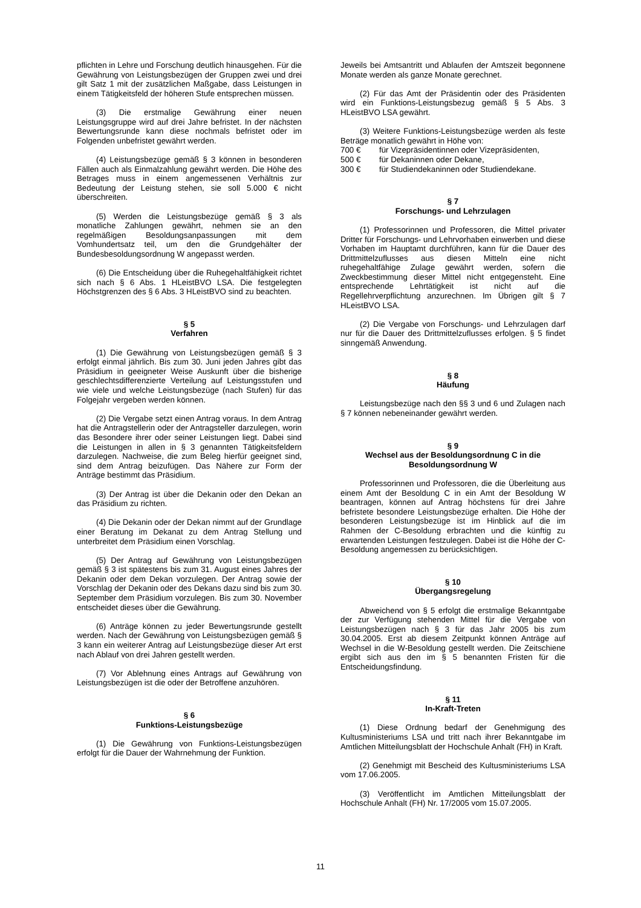pflichten in Lehre und Forschung deutlich hinausgehen. Für die Gewährung von Leistungsbezügen der Gruppen zwei und drei gilt Satz 1 mit der zusätzlichen Maßgabe, dass Leistungen in einem Tätigkeitsfeld der höheren Stufe entsprechen müssen.
(3) Die erstmalige Gewährung einer neuen Leistungsgruppe wird auf drei Jahre befristet. In der nächsten Bewertungsrunde kann diese nochmals befristet oder im Folgenden unbefristet gewährt werden.
(4) Leistungsbezüge gemäß § 3 können in besonderen Fällen auch als Einmalzahlung gewährt werden. Die Höhe des Betrages muss in einem angemessenen Verhältnis zur Bedeutung der Leistung stehen, sie soll 5.000 € nicht überschreiten.
(5) Werden die Leistungsbezüge gemäß § 3 als monatliche Zahlungen gewährt, nehmen sie an den regelmäßigen Besoldungsanpassungen mit dem Vomhundertsatz teil, um den die Grundgehälter der Bundesbesoldungsordnung W angepasst werden.
(6) Die Entscheidung über die Ruhegehaltfähigkeit richtet sich nach § 6 Abs. 1 HLeistBVO LSA. Die festgelegten Höchstgrenzen des § 6 Abs. 3 HLeistBVO sind zu beachten.
§ 5
Verfahren
(1) Die Gewährung von Leistungsbezügen gemäß § 3 erfolgt einmal jährlich. Bis zum 30. Juni jeden Jahres gibt das Präsidium in geeigneter Weise Auskunft über die bisherige geschlechtsdifferenzierte Verteilung auf Leistungsstufen und wie viele und welche Leistungsbezüge (nach Stufen) für das Folgejahr vergeben werden können.
(2) Die Vergabe setzt einen Antrag voraus. In dem Antrag hat die Antragstellerin oder der Antragsteller darzulegen, worin das Besondere ihrer oder seiner Leistungen liegt. Dabei sind die Leistungen in allen in § 3 genannten Tätigkeitsfeldern darzulegen. Nachweise, die zum Beleg hierfür geeignet sind, sind dem Antrag beizufügen. Das Nähere zur Form der Anträge bestimmt das Präsidium.
(3) Der Antrag ist über die Dekanin oder den Dekan an das Präsidium zu richten.
(4) Die Dekanin oder der Dekan nimmt auf der Grundlage einer Beratung im Dekanat zu dem Antrag Stellung und unterbreitet dem Präsidium einen Vorschlag.
(5) Der Antrag auf Gewährung von Leistungsbezügen gemäß § 3 ist spätestens bis zum 31. August eines Jahres der Dekanin oder dem Dekan vorzulegen. Der Antrag sowie der Vorschlag der Dekanin oder des Dekans dazu sind bis zum 30. September dem Präsidium vorzulegen. Bis zum 30. November entscheidet dieses über die Gewährung.
(6) Anträge können zu jeder Bewertungsrunde gestellt werden. Nach der Gewährung von Leistungsbezügen gemäß § 3 kann ein weiterer Antrag auf Leistungsbezüge dieser Art erst nach Ablauf von drei Jahren gestellt werden.
(7) Vor Ablehnung eines Antrags auf Gewährung von Leistungsbezügen ist die oder der Betroffene anzuhören.
§ 6
Funktions-Leistungsbezüge
(1) Die Gewährung von Funktions-Leistungsbezügen erfolgt für die Dauer der Wahrnehmung der Funktion.
Jeweils bei Amtsantritt und Ablaufen der Amtszeit begonnene Monate werden als ganze Monate gerechnet.
(2) Für das Amt der Präsidentin oder des Präsidenten wird ein Funktions-Leistungsbezug gemäß § 5 Abs. 3 HLeistBVO LSA gewährt.
(3) Weitere Funktions-Leistungsbezüge werden als feste Beträge monatlich gewährt in Höhe von:
700 € für Vizepräsidentinnen oder Vizepräsidenten,
500 € für Dekaninnen oder Dekane,
300 € für Studiendekaninnen oder Studiendekane.
§ 7
Forschungs- und Lehrzulagen
(1) Professorinnen und Professoren, die Mittel privater Dritter für Forschungs- und Lehrvorhaben einwerben und diese Vorhaben im Hauptamt durchführen, kann für die Dauer des Drittmittelzuflusses aus diesen Mitteln eine nicht ruhegehaltfähige Zulage gewährt werden, sofern die Zweckbestimmung dieser Mittel nicht entgegensteht. Eine entsprechende Lehrtätigkeit ist nicht auf die Regellehrverpflichtung anzurechnen. Im Übrigen gilt § 7 HLeistBVO LSA.
(2) Die Vergabe von Forschungs- und Lehrzulagen darf nur für die Dauer des Drittmittelzuflusses erfolgen. § 5 findet sinngemäß Anwendung.
§ 8
Häufung
Leistungsbezüge nach den §§ 3 und 6 und Zulagen nach § 7 können nebeneinander gewährt werden.
§ 9
Wechsel aus der Besoldungsordnung C in die Besoldungsordnung W
Professorinnen und Professoren, die die Überleitung aus einem Amt der Besoldung C in ein Amt der Besoldung W beantragen, können auf Antrag höchstens für drei Jahre befristete besondere Leistungsbezüge erhalten. Die Höhe der besonderen Leistungsbezüge ist im Hinblick auf die im Rahmen der C-Besoldung erbrachten und die künftig zu erwartenden Leistungen festzulegen. Dabei ist die Höhe der C-Besoldung angemessen zu berücksichtigen.
§ 10
Übergangsregelung
Abweichend von § 5 erfolgt die erstmalige Bekanntgabe der zur Verfügung stehenden Mittel für die Vergabe von Leistungsbezügen nach § 3 für das Jahr 2005 bis zum 30.04.2005. Erst ab diesem Zeitpunkt können Anträge auf Wechsel in die W-Besoldung gestellt werden. Die Zeitschiene ergibt sich aus den im § 5 benannten Fristen für die Entscheidungsfindung.
§ 11
In-Kraft-Treten
(1) Diese Ordnung bedarf der Genehmigung des Kultusministeriums LSA und tritt nach ihrer Bekanntgabe im Amtlichen Mitteilungsblatt der Hochschule Anhalt (FH) in Kraft.
(2) Genehmigt mit Bescheid des Kultusministeriums LSA vom 17.06.2005.
(3) Veröffentlicht im Amtlichen Mitteilungsblatt der Hochschule Anhalt (FH) Nr. 17/2005 vom 15.07.2005.
11